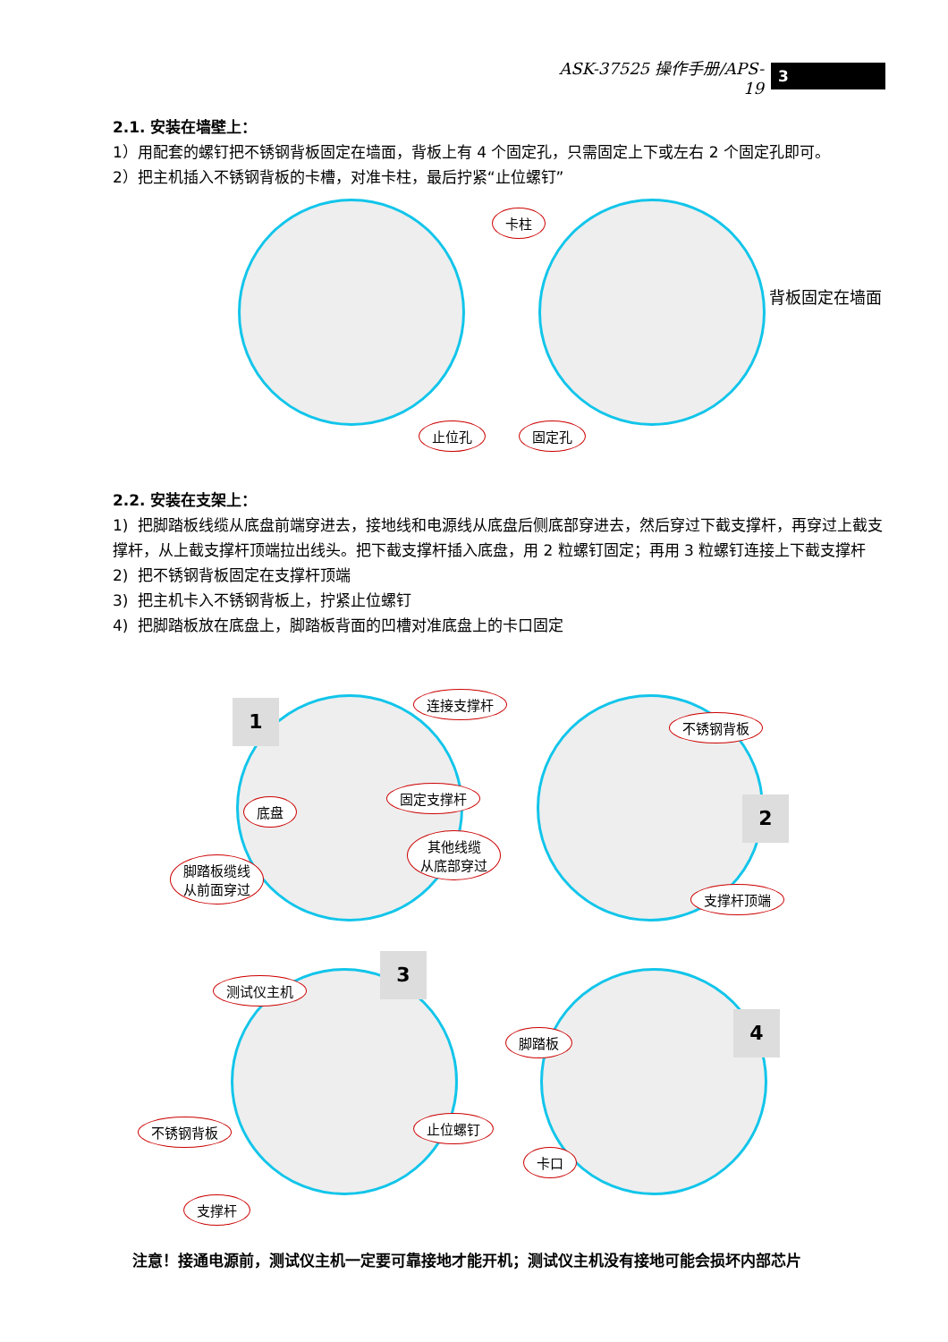ASK-37525 操作手册/APS-19 3
2.1. 安装在墙壁上：
1）用配套的螺钉把不锈钢背板固定在墙面，背板上有 4 个固定孔，只需固定上下或左右 2 个固定孔即可。
2）把主机插入不锈钢背板的卡槽，对准卡柱，最后拧紧“止位螺钉”
卡柱
背板固定在墙面
止位孔 固定孔
2.2. 安装在支架上：
1) 把脚踏板线缆从底盘前端穿进去，接地线和电源线从底盘后侧底部穿进去，然后穿过下截支撑杆，再穿过上截支撑杆，从上截支撑杆顶端拉出线头。把下截支撑杆插入底盘，用 2 粒螺钉固定；再用 3 粒螺钉连接上下截支撑杆
2) 把不锈钢背板固定在支撑杆顶端
3) 把主机卡入不锈钢背板上，拧紧止位螺钉
4) 把脚踏板放在底盘上，脚踏板背面的凹槽对准底盘上的卡口固定
1
连接支撑杆
底盘
固定支撑杆
其他线缆
从底部穿过
脚踏板缆线
从前面穿过
不锈钢背板
2
支撑杆顶端
3
测试仪主机
止位螺钉
不锈钢背板
支撑杆
4
脚踏板
卡口
注意！接通电源前，测试仪主机一定要可靠接地才能开机；测试仪主机没有接地可能会损坏内部芯片